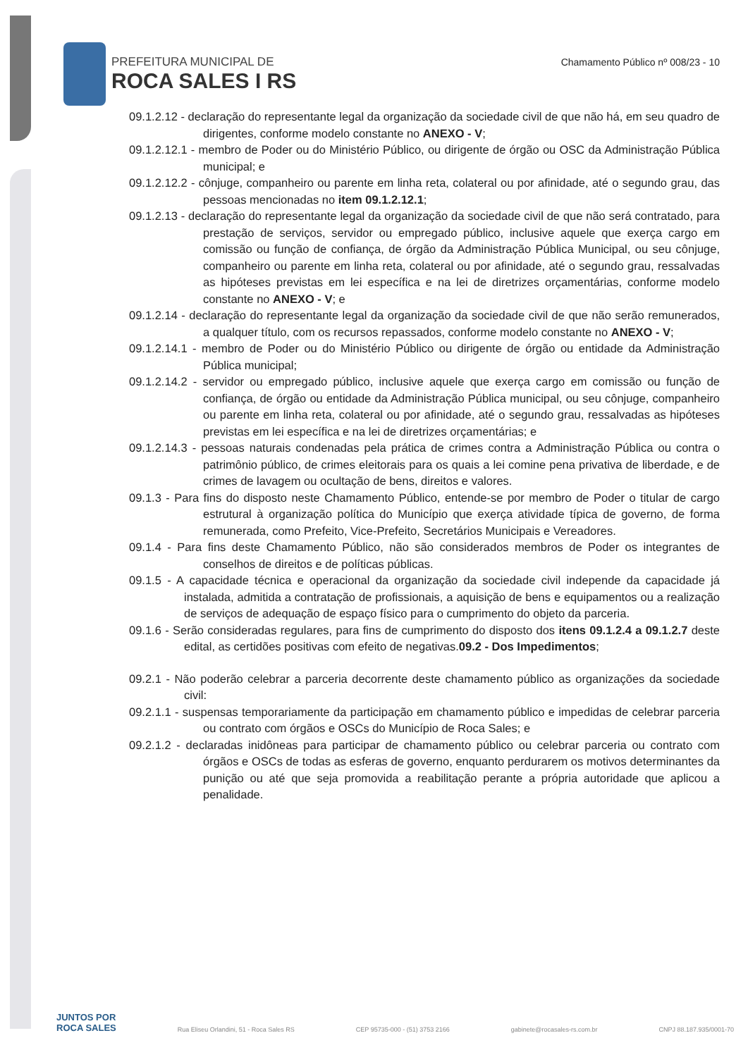PREFEITURA MUNICIPAL DE
ROCA SALES I RS
Chamamento Público nº 008/23 - 10
09.1.2.12 - declaração do representante legal da organização da sociedade civil de que não há, em seu quadro de dirigentes, conforme modelo constante no ANEXO - V;
09.1.2.12.1 - membro de Poder ou do Ministério Público, ou dirigente de órgão ou OSC da Administração Pública municipal; e
09.1.2.12.2 - cônjuge, companheiro ou parente em linha reta, colateral ou por afinidade, até o segundo grau, das pessoas mencionadas no item 09.1.2.12.1;
09.1.2.13 - declaração do representante legal da organização da sociedade civil de que não será contratado, para prestação de serviços, servidor ou empregado público, inclusive aquele que exerça cargo em comissão ou função de confiança, de órgão da Administração Pública Municipal, ou seu cônjuge, companheiro ou parente em linha reta, colateral ou por afinidade, até o segundo grau, ressalvadas as hipóteses previstas em lei específica e na lei de diretrizes orçamentárias, conforme modelo constante no ANEXO - V; e
09.1.2.14 - declaração do representante legal da organização da sociedade civil de que não serão remunerados, a qualquer título, com os recursos repassados, conforme modelo constante no ANEXO - V;
09.1.2.14.1 - membro de Poder ou do Ministério Público ou dirigente de órgão ou entidade da Administração Pública municipal;
09.1.2.14.2 - servidor ou empregado público, inclusive aquele que exerça cargo em comissão ou função de confiança, de órgão ou entidade da Administração Pública municipal, ou seu cônjuge, companheiro ou parente em linha reta, colateral ou por afinidade, até o segundo grau, ressalvadas as hipóteses previstas em lei específica e na lei de diretrizes orçamentárias; e
09.1.2.14.3 - pessoas naturais condenadas pela prática de crimes contra a Administração Pública ou contra o patrimônio público, de crimes eleitorais para os quais a lei comine pena privativa de liberdade, e de crimes de lavagem ou ocultação de bens, direitos e valores.
09.1.3 - Para fins do disposto neste Chamamento Público, entende-se por membro de Poder o titular de cargo estrutural à organização política do Município que exerça atividade típica de governo, de forma remunerada, como Prefeito, Vice-Prefeito, Secretários Municipais e Vereadores.
09.1.4 - Para fins deste Chamamento Público, não são considerados membros de Poder os integrantes de conselhos de direitos e de políticas públicas.
09.1.5 - A capacidade técnica e operacional da organização da sociedade civil independe da capacidade já instalada, admitida a contratação de profissionais, a aquisição de bens e equipamentos ou a realização de serviços de adequação de espaço físico para o cumprimento do objeto da parceria.
09.1.6 - Serão consideradas regulares, para fins de cumprimento do disposto dos itens 09.1.2.4 a 09.1.2.7 deste edital, as certidões positivas com efeito de negativas.09.2 - Dos Impedimentos;
09.2.1 - Não poderão celebrar a parceria decorrente deste chamamento público as organizações da sociedade civil:
09.2.1.1 - suspensas temporariamente da participação em chamamento público e impedidas de celebrar parceria ou contrato com órgãos e OSCs do Município de Roca Sales; e
09.2.1.2 - declaradas inidôneas para participar de chamamento público ou celebrar parceria ou contrato com órgãos e OSCs de todas as esferas de governo, enquanto perdurarem os motivos determinantes da punição ou até que seja promovida a reabilitação perante a própria autoridade que aplicou a penalidade.
JUNTOS POR
ROCA SALES
Rua Eliseu Orlandini, 51 - Roca Sales RS CEP 95735-000 - (51) 3753 2166 gabinete@rocasales-rs.com.br CNPJ 88.187.935/0001-70